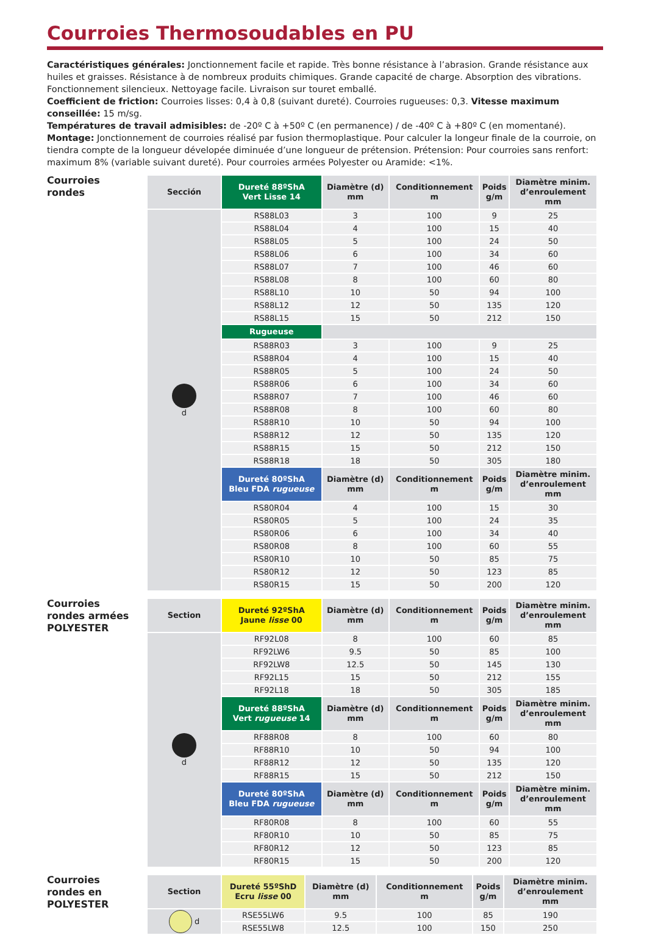Courroies Thermosoudables en PU
Caractéristiques générales: Jonctionnement facile et rapide. Très bonne résistance à l’abrasion. Grande résistance aux huiles et graisses. Résistance à de nombreux produits chimiques. Grande capacité de charge. Absorption des vibrations. Fonctionnement silencieux. Nettoyage facile. Livraison sur touret emballé.
Coefficient de friction: Courroies lisses: 0,4 à 0,8 (suivant dureté). Courroies rugueuses: 0,3. Vitesse maximum conseillée: 15 m/sg.
Températures de travail admisibles: de -20º C à +50º C (en permanence) / de -40º C à +80º C (en momentané).
Montage: Jonctionnement de courroies réalisé par fusion thermoplastique. Pour calculer la longeur finale de la courroie, on tiendra compte de la longueur dévelopée diminuée d’une longueur de prétension. Prétension: Pour courroies sans renfort: maximum 8% (variable suivant dureté). Pour courroies armées Polyester ou Aramide: <1%.
Courroies
rondes
| Sección | Dureté 88ºShA Vert Lisse 14 | Diamètre (d) mm | Conditionnement m | Poids g/m | Diamètre minim. d’enroulement mm |
| --- | --- | --- | --- | --- | --- |
| d | RS88L03 | 3 | 100 | 9 | 25 |
| | RS88L04 | 4 | 100 | 15 | 40 |
| | RS88L05 | 5 | 100 | 24 | 50 |
| | RS88L06 | 6 | 100 | 34 | 60 |
| | RS88L07 | 7 | 100 | 46 | 60 |
| | RS88L08 | 8 | 100 | 60 | 80 |
| | RS88L10 | 10 | 50 | 94 | 100 |
| | RS88L12 | 12 | 50 | 135 | 120 |
| | RS88L15 | 15 | 50 | 212 | 150 |
| | Rugueuse | | | | |
| | RS88R03 | 3 | 100 | 9 | 25 |
| | RS88R04 | 4 | 100 | 15 | 40 |
| | RS88R05 | 5 | 100 | 24 | 50 |
| | RS88R06 | 6 | 100 | 34 | 60 |
| | RS88R07 | 7 | 100 | 46 | 60 |
| | RS88R08 | 8 | 100 | 60 | 80 |
| | RS88R10 | 10 | 50 | 94 | 100 |
| | RS88R12 | 12 | 50 | 135 | 120 |
| | RS88R15 | 15 | 50 | 212 | 150 |
| | RS88R18 | 18 | 50 | 305 | 180 |
| | Dureté 80ºShA Bleu FDA rugueuse | Diamètre (d) mm | Conditionnement m | Poids g/m | Diamètre minim. d’enroulement mm |
| | RS80R04 | 4 | 100 | 15 | 30 |
| | RS80R05 | 5 | 100 | 24 | 35 |
| | RS80R06 | 6 | 100 | 34 | 40 |
| | RS80R08 | 8 | 100 | 60 | 55 |
| | RS80R10 | 10 | 50 | 85 | 75 |
| | RS80R12 | 12 | 50 | 123 | 85 |
| | RS80R15 | 15 | 50 | 200 | 120 |
Courroies
rondes armées
POLYESTER
| Section | Dureté 92ºShA Jaune lisse 00 | Diamètre (d) mm | Conditionnement m | Poids g/m | Diamètre minim. d’enroulement mm |
| --- | --- | --- | --- | --- | --- |
| d | RF92L08 | 8 | 100 | 60 | 85 |
| | RF92LW6 | 9.5 | 50 | 85 | 100 |
| | RF92LW8 | 12.5 | 50 | 145 | 130 |
| | RF92L15 | 15 | 50 | 212 | 155 |
| | RF92L18 | 18 | 50 | 305 | 185 |
| | Dureté 88ºShA Vert rugueuse 14 | Diamètre (d) mm | Conditionnement m | Poids g/m | Diamètre minim. d’enroulement mm |
| | RF88R08 | 8 | 100 | 60 | 80 |
| | RF88R10 | 10 | 50 | 94 | 100 |
| | RF88R12 | 12 | 50 | 135 | 120 |
| | RF88R15 | 15 | 50 | 212 | 150 |
| | Dureté 80ºShA Bleu FDA rugueuse | Diamètre (d) mm | Conditionnement m | Poids g/m | Diamètre minim. d’enroulement mm |
| | RF80R08 | 8 | 100 | 60 | 55 |
| | RF80R10 | 10 | 50 | 85 | 75 |
| | RF80R12 | 12 | 50 | 123 | 85 |
| | RF80R15 | 15 | 50 | 200 | 120 |
Courroies
rondes en
POLYESTER
| Section | Dureté 55ºShD Ecru lisse 00 | Diamètre (d) mm | Conditionnement m | Poids g/m | Diamètre minim. d’enroulement mm |
| --- | --- | --- | --- | --- | --- |
| d | RSE55LW6 | 9.5 | 100 | 85 | 190 |
| | RSE55LW8 | 12.5 | 100 | 150 | 250 |